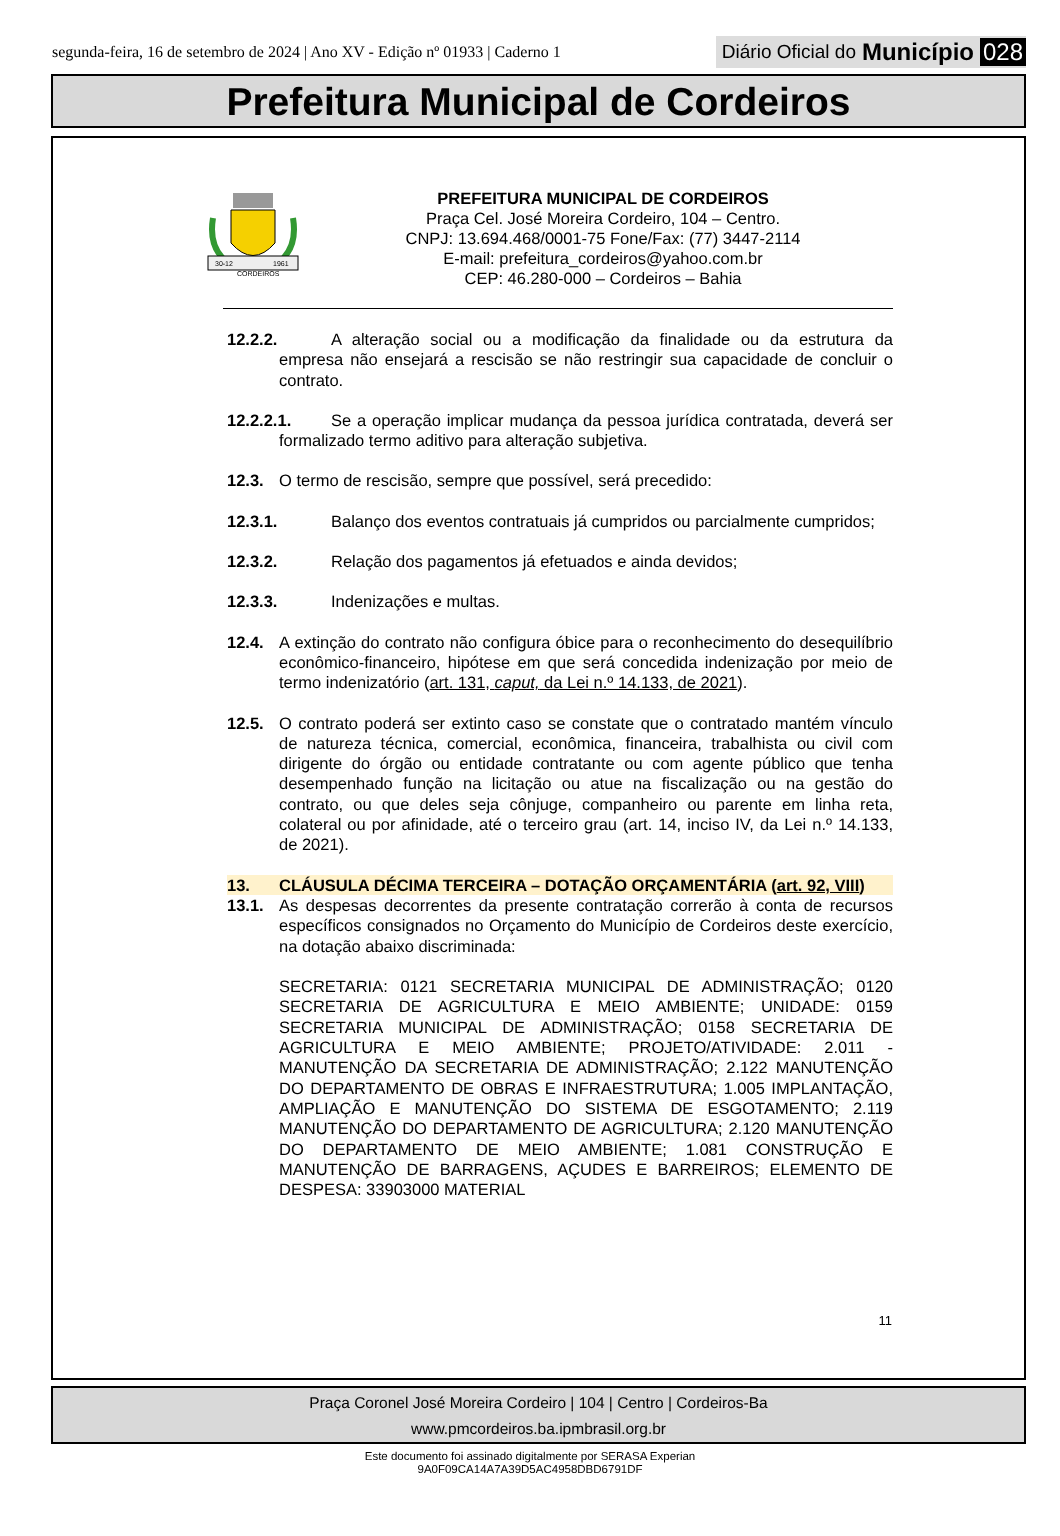segunda-feira, 16 de setembro de 2024 | Ano XV - Edição nº 01933 | Caderno 1
Diário Oficial do Município 028
Prefeitura Municipal de Cordeiros
30-12
1961
CORDEIROS
PREFEITURA MUNICIPAL DE CORDEIROS
Praça Cel. José Moreira Cordeiro, 104 – Centro.
CNPJ: 13.694.468/0001-75 Fone/Fax: (77) 3447-2114
E-mail: prefeitura_cordeiros@yahoo.com.br
CEP: 46.280-000 – Cordeiros – Bahia
12.2.2. A alteração social ou a modificação da finalidade ou da estrutura da empresa não ensejará a rescisão se não restringir sua capacidade de concluir o contrato.
12.2.2.1. Se a operação implicar mudança da pessoa jurídica contratada, deverá ser formalizado termo aditivo para alteração subjetiva.
12.3. O termo de rescisão, sempre que possível, será precedido:
12.3.1. Balanço dos eventos contratuais já cumpridos ou parcialmente cumpridos;
12.3.2. Relação dos pagamentos já efetuados e ainda devidos;
12.3.3. Indenizações e multas.
12.4. A extinção do contrato não configura óbice para o reconhecimento do desequilíbrio econômico-financeiro, hipótese em que será concedida indenização por meio de termo indenizatório (art. 131, caput, da Lei n.º 14.133, de 2021).
12.5. O contrato poderá ser extinto caso se constate que o contratado mantém vínculo de natureza técnica, comercial, econômica, financeira, trabalhista ou civil com dirigente do órgão ou entidade contratante ou com agente público que tenha desempenhado função na licitação ou atue na fiscalização ou na gestão do contrato, ou que deles seja cônjuge, companheiro ou parente em linha reta, colateral ou por afinidade, até o terceiro grau (art. 14, inciso IV, da Lei n.º 14.133, de 2021).
13. CLÁUSULA DÉCIMA TERCEIRA – DOTAÇÃO ORÇAMENTÁRIA (art. 92, VIII)
13.1. As despesas decorrentes da presente contratação correrão à conta de recursos específicos consignados no Orçamento do Município de Cordeiros deste exercício, na dotação abaixo discriminada:
SECRETARIA: 0121 SECRETARIA MUNICIPAL DE ADMINISTRAÇÃO; 0120 SECRETARIA DE AGRICULTURA E MEIO AMBIENTE; UNIDADE: 0159 SECRETARIA MUNICIPAL DE ADMINISTRAÇÃO; 0158 SECRETARIA DE AGRICULTURA E MEIO AMBIENTE; PROJETO/ATIVIDADE: 2.011 - MANUTENÇÃO DA SECRETARIA DE ADMINISTRAÇÃO; 2.122 MANUTENÇÃO DO DEPARTAMENTO DE OBRAS E INFRAESTRUTURA; 1.005 IMPLANTAÇÃO, AMPLIAÇÃO E MANUTENÇÃO DO SISTEMA DE ESGOTAMENTO; 2.119 MANUTENÇÃO DO DEPARTAMENTO DE AGRICULTURA; 2.120 MANUTENÇÃO DO DEPARTAMENTO DE MEIO AMBIENTE; 1.081 CONSTRUÇÃO E MANUTENÇÃO DE BARRAGENS, AÇUDES E BARREIROS; ELEMENTO DE DESPESA: 33903000 MATERIAL
11
Praça Coronel José Moreira Cordeiro | 104 | Centro | Cordeiros-Ba
www.pmcordeiros.ba.ipmbrasil.org.br
Este documento foi assinado digitalmente por SERASA Experian
9A0F09CA14A7A39D5AC4958DBD6791DF